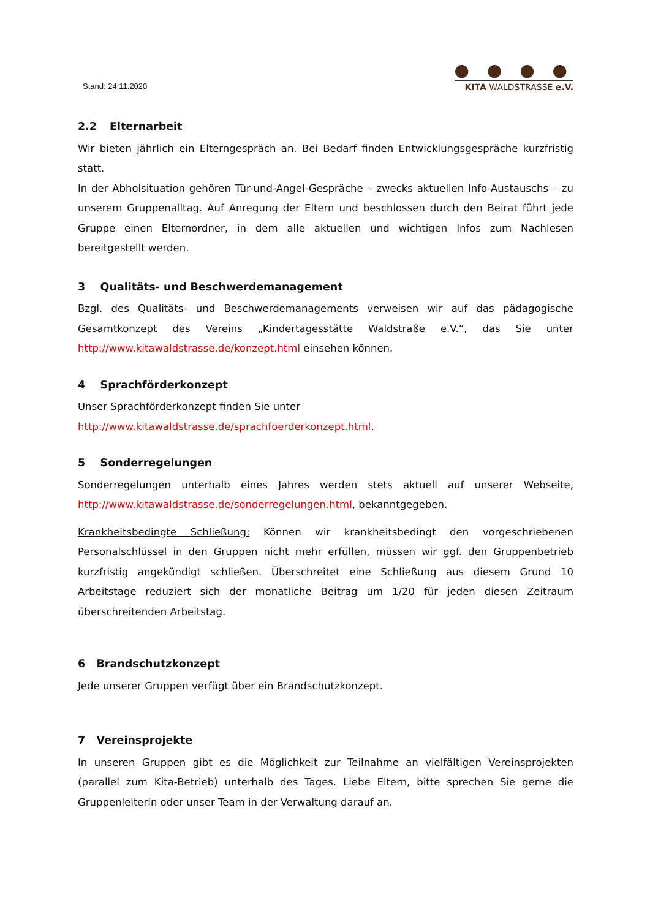Stand: 24.11.2020
● ● ● ●
KITA WALDSTRASSE e.V.
2.2 Elternarbeit
Wir bieten jährlich ein Elterngespräch an. Bei Bedarf finden Entwicklungsgespräche kurzfristig statt.
In der Abholsituation gehören Tür-und-Angel-Gespräche – zwecks aktuellen Info-Austauschs – zu unserem Gruppenalltag. Auf Anregung der Eltern und beschlossen durch den Beirat führt jede Gruppe einen Elternordner, in dem alle aktuellen und wichtigen Infos zum Nachlesen bereitgestellt werden.
3 Qualitäts- und Beschwerdemanagement
Bzgl. des Qualitäts- und Beschwerdemanagements verweisen wir auf das pädagogische Gesamtkonzept des Vereins „Kindertagesstätte Waldstraße e.V.“, das Sie unter http://www.kitawaldstrasse.de/konzept.html einsehen können.
4 Sprachförderkonzept
Unser Sprachförderkonzept finden Sie unter
http://www.kitawaldstrasse.de/sprachfoerderkonzept.html.
5 Sonderregelungen
Sonderregelungen unterhalb eines Jahres werden stets aktuell auf unserer Webseite, http://www.kitawaldstrasse.de/sonderregelungen.html, bekanntgegeben.
Krankheitsbedingte Schließung: Können wir krankheitsbedingt den vorgeschriebenen Personalschlüssel in den Gruppen nicht mehr erfüllen, müssen wir ggf. den Gruppenbetrieb kurzfristig angekündigt schließen. Überschreitet eine Schließung aus diesem Grund 10 Arbeitstage reduziert sich der monatliche Beitrag um 1/20 für jeden diesen Zeitraum überschreitenden Arbeitstag.
6 Brandschutzkonzept
Jede unserer Gruppen verfügt über ein Brandschutzkonzept.
7 Vereinsprojekte
In unseren Gruppen gibt es die Möglichkeit zur Teilnahme an vielfältigen Vereinsprojekten (parallel zum Kita-Betrieb) unterhalb des Tages. Liebe Eltern, bitte sprechen Sie gerne die Gruppenleiterin oder unser Team in der Verwaltung darauf an.